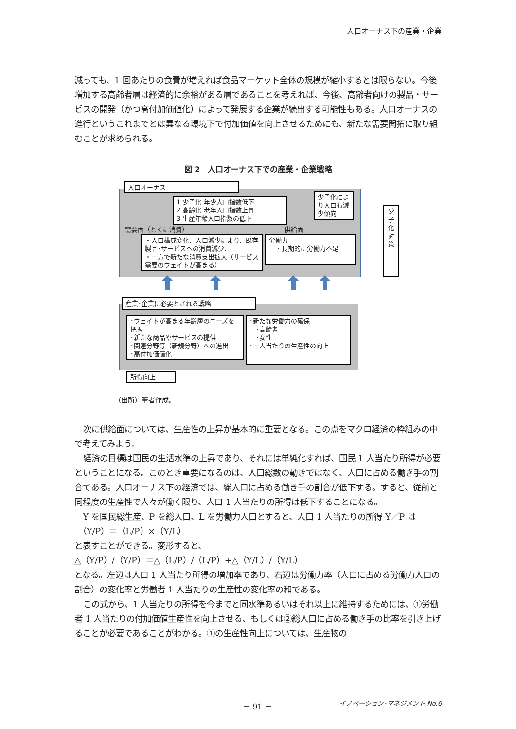人口オーナス下の産業・企業
減っても、1 回あたりの食費が増えれば食品マーケット全体の規模が縮小するとは限らない。今後増加する高齢者層は経済的に余裕がある層であることを考えれば、今後、高齢者向けの製品・サービスの開発（かつ高付加価値化）によって発展する企業が続出する可能性もある。人口オーナスの進行というこれまでとは異なる環境下で付加価値を向上させるためにも、新たな需要開拓に取り組むことが求められる。
図 2　人口オーナス下での産業・企業戦略
人口オーナス
1 少子化 年少人口指数低下
2 高齢化 老年人口指数上昇
3 生産年齢人口指数の低下
少子化により人口も減少傾向
需要面（とくに消費） 供給面
・人口構成変化、人口減少により、既存製品･サービスへの消費減少、
・一方で新たな消費支出拡大（サービス需要のウェイトが高まる）
労働力
　・長期的に労働力不足
少子化対策
産業･企業に必要とされる戦略
･ウェイトが高まる年齢層のニーズを把握
･新たな商品やサービスの提供
･関連分野等（新規分野）への進出
･高付加価値化
･新たな労働力の確保
　･高齢者
　･女性
･一人当たりの生産性の向上
所得向上
（出所）筆者作成。
次に供給面については、生産性の上昇が基本的に重要となる。この点をマクロ経済の枠組みの中で考えてみよう。
経済の目標は国民の生活水準の上昇であり、それには単純化すれば、国民 1 人当たり所得が必要ということになる。このとき重要になるのは、人口総数の動きではなく、人口に占める働き手の割合である。人口オーナス下の経済では、総人口に占める働き手の割合が低下する。すると、従前と同程度の生産性で人々が働く限り、人口 1 人当たりの所得は低下することになる。
Y を国民総生産、P を総人口、L を労働力人口とすると、人口 1 人当たりの所得 Y／P は
　（Y/P）＝（L/P）×（Y/L）
と表すことができる。変形すると、
△（Y/P）/（Y/P）＝△（L/P）/（L/P）+△（Y/L）/（Y/L）
となる。左辺は人口 1 人当たり所得の増加率であり、右辺は労働力率（人口に占める労働力人口の割合）の変化率と労働者 1 人当たりの生産性の変化率の和である。
この式から、1 人当たりの所得を今までと同水準あるいはそれ以上に維持するためには、①労働者 1 人当たりの付加価値生産性を向上させる、もしくは②総人口に占める働き手の比率を引き上げることが必要であることがわかる。①の生産性向上については、生産物の
－ 91 － イノベーション･マネジメント No.6